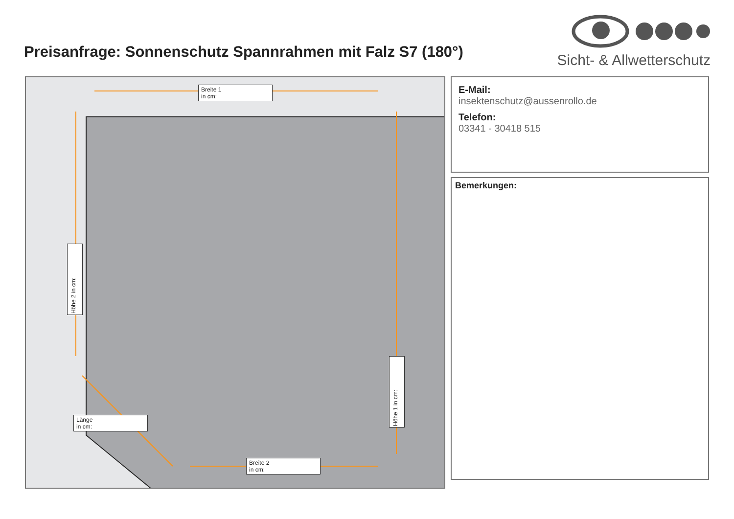Preisanfrage: Sonnenschutz Spannrahmen mit Falz S7 (180°)
Sicht- & Allwetterschutz
Breite 1
in cm:
Höhe 2 in cm:
Höhe 1 in cm:
Länge
in cm:
Breite 2
in cm:
E-Mail:
insektenschutz@aussenrollo.de
Telefon:
03341 - 30418 515
Bemerkungen: